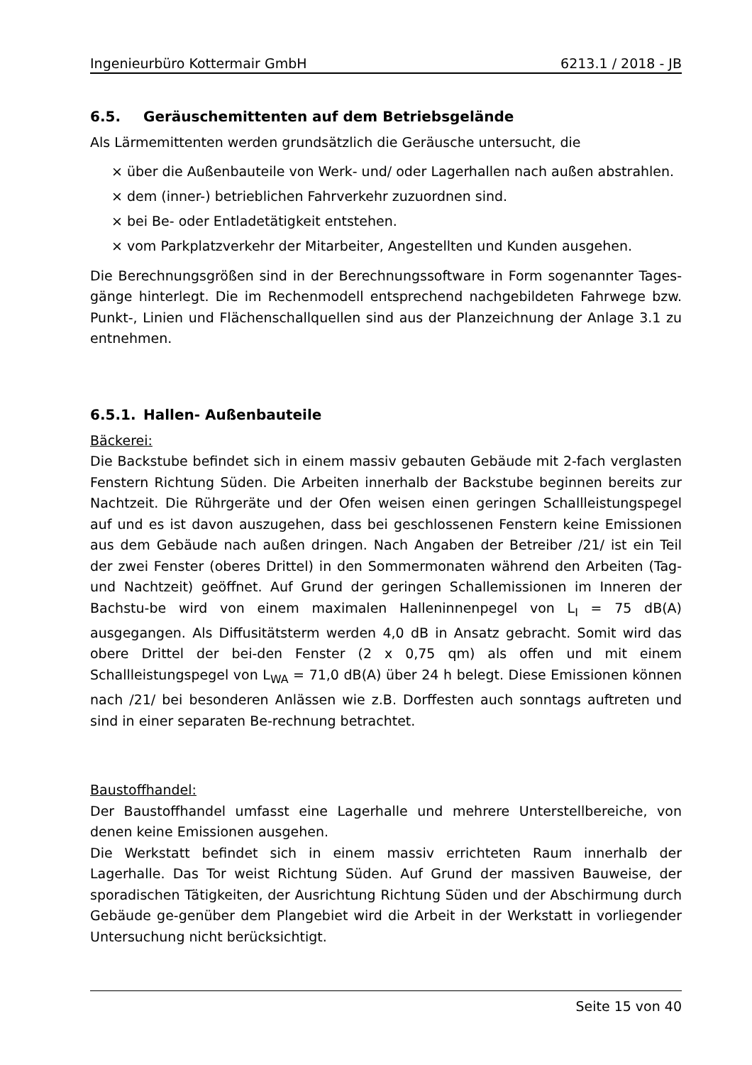Ingenieurbüro Kottermair GmbH 6213.1 / 2018 - JB
6.5. Geräuschemittenten auf dem Betriebsgelände
Als Lärmemittenten werden grundsätzlich die Geräusche untersucht, die
× über die Außenbauteile von Werk- und/ oder Lagerhallen nach außen abstrahlen.
× dem (inner-) betrieblichen Fahrverkehr zuzuordnen sind.
× bei Be- oder Entladetätigkeit entstehen.
× vom Parkplatzverkehr der Mitarbeiter, Angestellten und Kunden ausgehen.
Die Berechnungsgrößen sind in der Berechnungssoftware in Form sogenannter Tages-gänge hinterlegt. Die im Rechenmodell entsprechend nachgebildeten Fahrwege bzw. Punkt-, Linien und Flächenschallquellen sind aus der Planzeichnung der Anlage 3.1 zu entnehmen.
6.5.1. Hallen- Außenbauteile
Bäckerei:
Die Backstube befindet sich in einem massiv gebauten Gebäude mit 2-fach verglasten Fenstern Richtung Süden. Die Arbeiten innerhalb der Backstube beginnen bereits zur Nachtzeit. Die Rührgeräte und der Ofen weisen einen geringen Schallleistungspegel auf und es ist davon auszugehen, dass bei geschlossenen Fenstern keine Emissionen aus dem Gebäude nach außen dringen. Nach Angaben der Betreiber /21/ ist ein Teil der zwei Fenster (oberes Drittel) in den Sommermonaten während den Arbeiten (Tag- und Nachtzeit) geöffnet. Auf Grund der geringen Schallemissionen im Inneren der Bachstu-be wird von einem maximalen Halleninnenpegel von L<sub>I</sub> = 75 dB(A) ausgegangen. Als Diffusitätsterm werden 4,0 dB in Ansatz gebracht. Somit wird das obere Drittel der bei-den Fenster (2 x 0,75 qm) als offen und mit einem Schallleistungspegel von L<sub>WA</sub> = 71,0 dB(A) über 24 h belegt. Diese Emissionen können nach /21/ bei besonderen Anlässen wie z.B. Dorffesten auch sonntags auftreten und sind in einer separaten Be-rechnung betrachtet.
Baustoffhandel:
Der Baustoffhandel umfasst eine Lagerhalle und mehrere Unterstellbereiche, von denen keine Emissionen ausgehen.
Die Werkstatt befindet sich in einem massiv errichteten Raum innerhalb der Lagerhalle. Das Tor weist Richtung Süden. Auf Grund der massiven Bauweise, der sporadischen Tätigkeiten, der Ausrichtung Richtung Süden und der Abschirmung durch Gebäude ge-genüber dem Plangebiet wird die Arbeit in der Werkstatt in vorliegender Untersuchung nicht berücksichtigt.
Seite 15 von 40